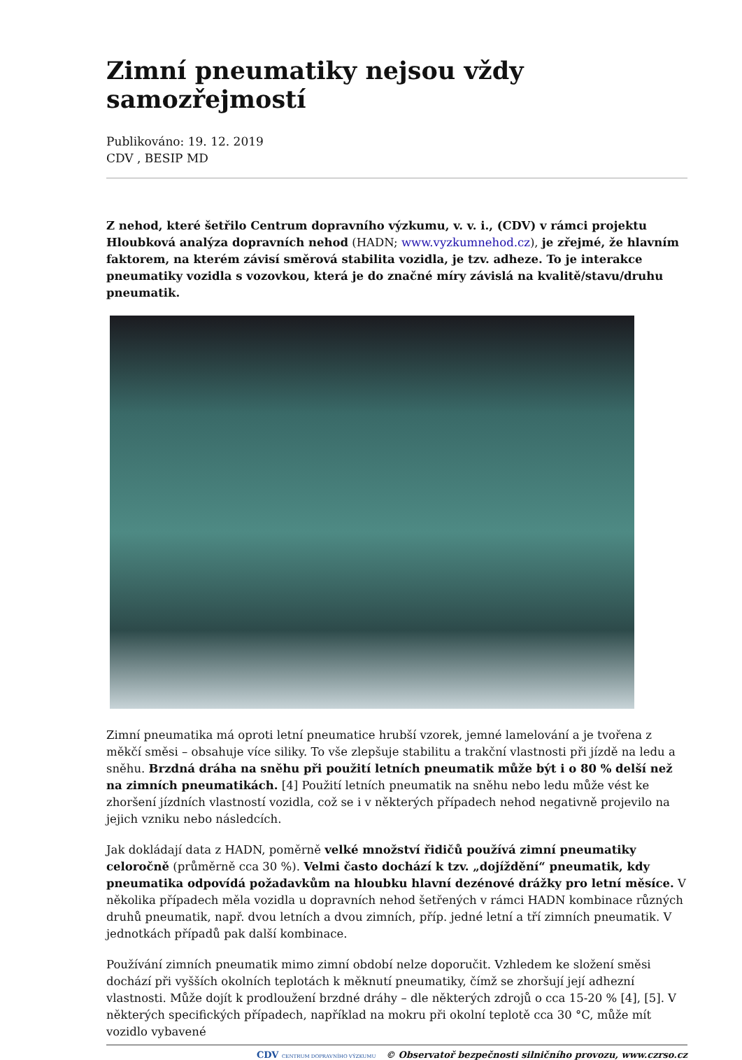Zimní pneumatiky nejsou vždy samozřejmostí
Publikováno: 19. 12. 2019
CDV , BESIP MD
Z nehod, které šetřilo Centrum dopravního výzkumu, v. v. i., (CDV) v rámci projektu Hloubková analýza dopravních nehod (HADN; www.vyzkumnehod.cz), je zřejmé, že hlavním faktorem, na kterém závisí směrová stabilita vozidla, je tzv. adheze. To je interakce pneumatiky vozidla s vozovkou, která je do značné míry závislá na kvalitě/stavu/druhu pneumatik.
Zimní pneumatika má oproti letní pneumatice hrubší vzorek, jemné lamelování a je tvořena z měkčí směsi – obsahuje více siliky. To vše zlepšuje stabilitu a trakční vlastnosti při jízdě na ledu a sněhu. Brzdná dráha na sněhu při použití letních pneumatik může být i o 80 % delší než na zimních pneumatikách. [4] Použití letních pneumatik na sněhu nebo ledu může vést ke zhoršení jízdních vlastností vozidla, což se i v některých případech nehod negativně projevilo na jejich vzniku nebo následcích.
Jak dokládají data z HADN, poměrně velké množství řidičů používá zimní pneumatiky celoročně (průměrně cca 30 %). Velmi často dochází k tzv. „dojíždění“ pneumatik, kdy pneumatika odpovídá požadavkům na hloubku hlavní dezénové drážky pro letní měsíce. V několika případech měla vozidla u dopravních nehod šetřených v rámci HADN kombinace různých druhů pneumatik, např. dvou letních a dvou zimních, příp. jedné letní a tří zimních pneumatik. V jednotkách případů pak další kombinace.
Používání zimních pneumatik mimo zimní období nelze doporučit. Vzhledem ke složení směsi dochází při vyšších okolních teplotách k měknutí pneumatiky, čímž se zhoršují její adhezní vlastnosti. Může dojít k prodloužení brzdné dráhy – dle některých zdrojů o cca 15-20 % [4], [5]. V některých specifických případech, například na mokru při okolní teplotě cca 30 °C, může mít vozidlo vybavené
CDV CENTRUM DOPRAVNÍHO VÝZKUMU © Observatoř bezpečnosti silničního provozu, www.czrso.cz